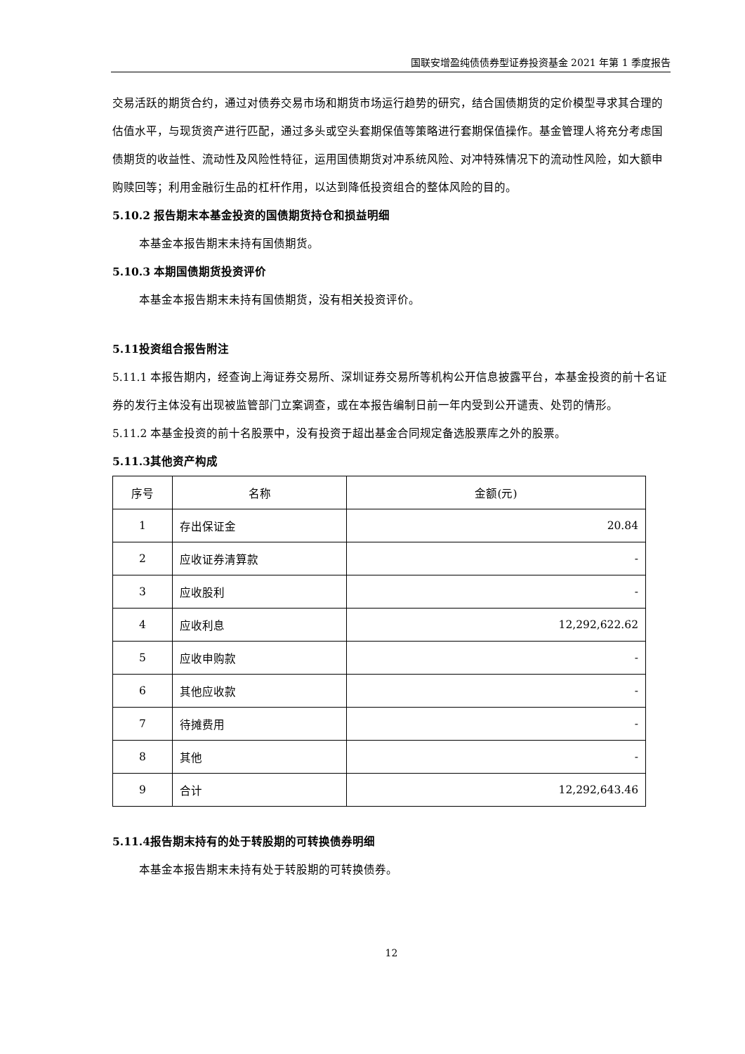国联安增盈纯债债券型证券投资基金 2021 年第 1 季度报告
交易活跃的期货合约，通过对债券交易市场和期货市场运行趋势的研究，结合国债期货的定价模型寻求其合理的估值水平，与现货资产进行匹配，通过多头或空头套期保值等策略进行套期保值操作。基金管理人将充分考虑国债期货的收益性、流动性及风险性特征，运用国债期货对冲系统风险、对冲特殊情况下的流动性风险，如大额申购赎回等；利用金融衍生品的杠杆作用，以达到降低投资组合的整体风险的目的。
5.10.2 报告期末本基金投资的国债期货持仓和损益明细
本基金本报告期末未持有国债期货。
5.10.3 本期国债期货投资评价
本基金本报告期末未持有国债期货，没有相关投资评价。
5.11投资组合报告附注
5.11.1 本报告期内，经查询上海证券交易所、深圳证券交易所等机构公开信息披露平台，本基金投资的前十名证券的发行主体没有出现被监管部门立案调查，或在本报告编制日前一年内受到公开谴责、处罚的情形。
5.11.2 本基金投资的前十名股票中，没有投资于超出基金合同规定备选股票库之外的股票。
5.11.3其他资产构成
| 序号 | 名称 | 金额(元) |
| --- | --- | --- |
| 1 | 存出保证金 | 20.84 |
| 2 | 应收证券清算款 | - |
| 3 | 应收股利 | - |
| 4 | 应收利息 | 12,292,622.62 |
| 5 | 应收申购款 | - |
| 6 | 其他应收款 | - |
| 7 | 待摊费用 | - |
| 8 | 其他 | - |
| 9 | 合计 | 12,292,643.46 |
5.11.4报告期末持有的处于转股期的可转换债券明细
本基金本报告期末未持有处于转股期的可转换债券。
12